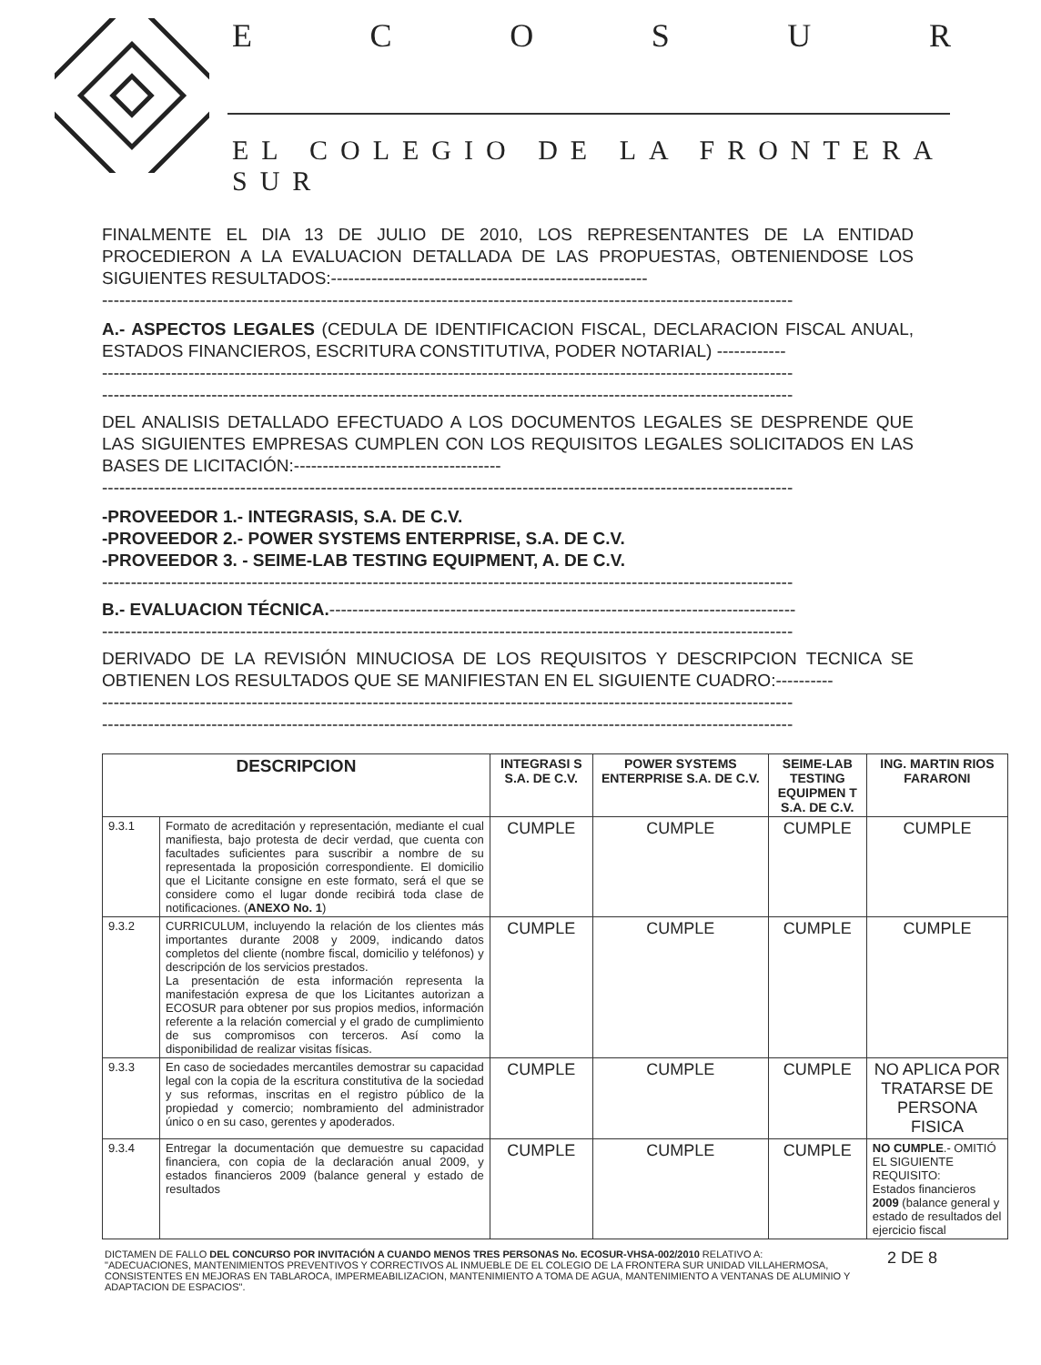ECOSUR
EL COLEGIO DE LA FRONTERA SUR
FINALMENTE EL DIA 13 DE JULIO DE 2010, LOS REPRESENTANTES DE LA ENTIDAD PROCEDIERON A LA EVALUACION DETALLADA DE LAS PROPUESTAS, OBTENIENDOSE LOS SIGUIENTES RESULTADOS:-------------------------------------------------------
------------------------------------------------------------------------------------------------------------------------
A.- ASPECTOS LEGALES (CEDULA DE IDENTIFICACION FISCAL, DECLARACION FISCAL ANUAL, ESTADOS FINANCIEROS, ESCRITURA CONSTITUTIVA, PODER NOTARIAL) ------------
------------------------------------------------------------------------------------------------------------------------
------------------------------------------------------------------------------------------------------------------------
DEL ANALISIS DETALLADO EFECTUADO A LOS DOCUMENTOS LEGALES SE DESPRENDE QUE LAS SIGUIENTES EMPRESAS CUMPLEN CON LOS REQUISITOS LEGALES SOLICITADOS EN LAS BASES DE LICITACIÓN:------------------------------------
------------------------------------------------------------------------------------------------------------------------
-PROVEEDOR 1.- INTEGRASIS, S.A. DE C.V.
-PROVEEDOR 2.- POWER SYSTEMS ENTERPRISE, S.A. DE C.V.
-PROVEEDOR 3. - SEIME-LAB TESTING EQUIPMENT, A. DE C.V.
------------------------------------------------------------------------------------------------------------------------
B.- EVALUACION TÉCNICA.---------------------------------------------------------------------------------
------------------------------------------------------------------------------------------------------------------------
DERIVADO DE LA REVISIÓN MINUCIOSA DE LOS REQUISITOS Y DESCRIPCION TECNICA SE OBTIENEN LOS RESULTADOS QUE SE MANIFIESTAN EN EL SIGUIENTE CUADRO:----------
------------------------------------------------------------------------------------------------------------------------
------------------------------------------------------------------------------------------------------------------------
| DESCRIPCION | | INTEGRASI S S.A. DE C.V. | POWER SYSTEMS ENTERPRISE S.A. DE C.V. | SEIME-LAB TESTING EQUIPMEN T S.A. DE C.V. | ING. MARTIN RIOS FARARONI |
| --- | --- | --- | --- | --- | --- |
| 9.3.1 | Formato de acreditación y representación, mediante el cual manifiesta, bajo protesta de decir verdad, que cuenta con facultades suficientes para suscribir a nombre de su representada la proposición correspondiente. El domicilio que el Licitante consigne en este formato, será el que se considere como el lugar donde recibirá toda clase de notificaciones. ( ANEXO No. 1 ) | CUMPLE | CUMPLE | CUMPLE | CUMPLE |
| 9.3.2 | CURRICULUM, incluyendo la relación de los clientes más importantes durante 2008 y 2009, indicando datos completos del cliente (nombre fiscal, domicilio y teléfonos) y descripción de los servicios prestados. La presentación de esta información representa la manifestación expresa de que los Licitantes autorizan a ECOSUR para obtener por sus propios medios, información referente a la relación comercial y el grado de cumplimiento de sus compromisos con terceros. Así como la disponibilidad de realizar visitas físicas. | CUMPLE | CUMPLE | CUMPLE | CUMPLE |
| 9.3.3 | En caso de sociedades mercantiles demostrar su capacidad legal con la copia de la escritura constitutiva de la sociedad y sus reformas, inscritas en el registro público de la propiedad y comercio; nombramiento del administrador único o en su caso, gerentes y apoderados. | CUMPLE | CUMPLE | CUMPLE | NO APLICA POR TRATARSE DE PERSONA FISICA |
| 9.3.4 | Entregar la documentación que demuestre su capacidad financiera, con copia de la declaración anual 2009, y estados financieros 2009 (balance general y estado de resultados | CUMPLE | CUMPLE | CUMPLE | NO CUMPLE .- OMITIÓ EL SIGUIENTE REQUISITO: Estados financieros 2009 (balance general y estado de resultados del ejercicio fiscal |
DICTAMEN DE FALLO DEL CONCURSO POR INVITACIÓN A CUANDO MENOS TRES PERSONAS No. ECOSUR-VHSA-002/2010 RELATIVO A: "ADECUACIONES, MANTENIMIENTOS PREVENTIVOS Y CORRECTIVOS AL INMUEBLE DE EL COLEGIO DE LA FRONTERA SUR UNIDAD VILLAHERMOSA, CONSISTENTES EN MEJORAS EN TABLAROCA, IMPERMEABILIZACION, MANTENIMIENTO A TOMA DE AGUA, MANTENIMIENTO A VENTANAS DE ALUMINIO Y ADAPTACION DE ESPACIOS".
2 DE 8